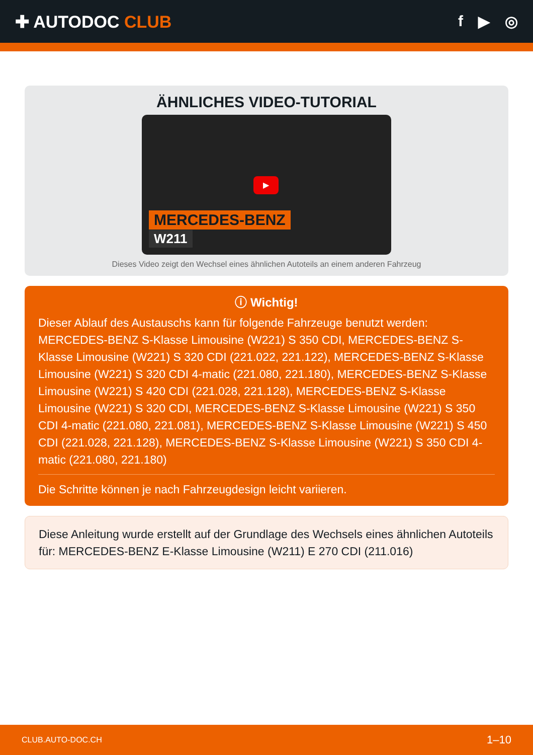✚ AUTODOC CLUB f ▶ ◎
ÄHNLICHES VIDEO-TUTORIAL
▶
MERCEDES-BENZ
W211
Dieses Video zeigt den Wechsel eines ähnlichen Autoteils an einem anderen Fahrzeug
ⓘ Wichtig!
Dieser Ablauf des Austauschs kann für folgende Fahrzeuge benutzt werden: MERCEDES-BENZ S-Klasse Limousine (W221) S 350 CDI, MERCEDES-BENZ S-Klasse Limousine (W221) S 320 CDI (221.022, 221.122), MERCEDES-BENZ S-Klasse Limousine (W221) S 320 CDI 4-matic (221.080, 221.180), MERCEDES-BENZ S-Klasse Limousine (W221) S 420 CDI (221.028, 221.128), MERCEDES-BENZ S-Klasse Limousine (W221) S 320 CDI, MERCEDES-BENZ S-Klasse Limousine (W221) S 350 CDI 4-matic (221.080, 221.081), MERCEDES-BENZ S-Klasse Limousine (W221) S 450 CDI (221.028, 221.128), MERCEDES-BENZ S-Klasse Limousine (W221) S 350 CDI 4-matic (221.080, 221.180)
Die Schritte können je nach Fahrzeugdesign leicht variieren.
Diese Anleitung wurde erstellt auf der Grundlage des Wechsels eines ähnlichen Autoteils für: MERCEDES-BENZ E-Klasse Limousine (W211) E 270 CDI (211.016)
CLUB.AUTO-DOC.CH 1–10